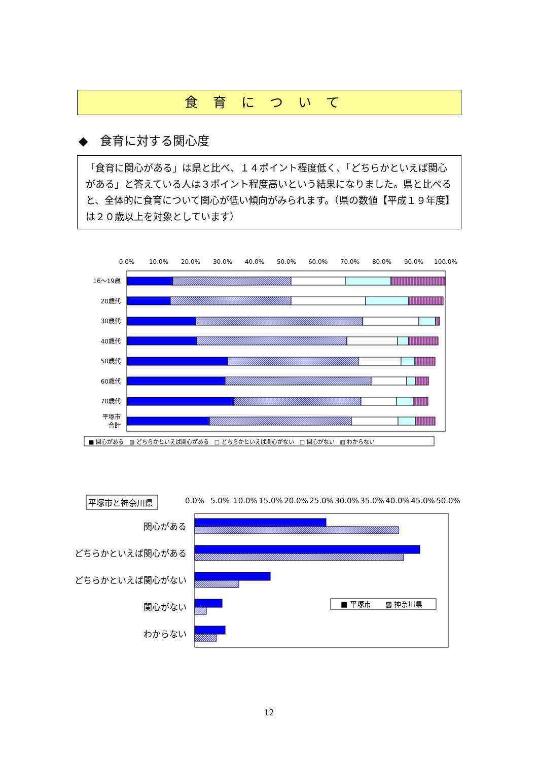食育について
◆　食育に対する関心度
「食育に関心がある」は県と比べ、１４ポイント程度低く、「どちらかといえば関心がある」と答えている人は３ポイント程度高いという結果になりました。県と比べると、全体的に食育について関心が低い傾向がみられます。（県の数値【平成１９年度】は２０歳以上を対象としています）
0.0%
10.0%
20.0%
30.0%
40.0%
50.0%
60.0%
70.0%
80.0%
90.0%
100.0%
16〜19歳
20歳代
30歳代
40歳代
50歳代
60歳代
70歳代
平塚市
合計
■ 関心がある　▨ どちらかといえば関心がある　□ どちらかといえば関心がない　□ 関心がない　▥ わからない
平塚市と神奈川県
0.0%
5.0%
10.0%
15.0%
20.0%
25.0%
30.0%
35.0%
40.0%
45.0%
50.0%
関心がある
どちらかといえば関心がある
どちらかといえば関心がない
関心がない
わからない
■ 平塚市　　▨ 神奈川県
12